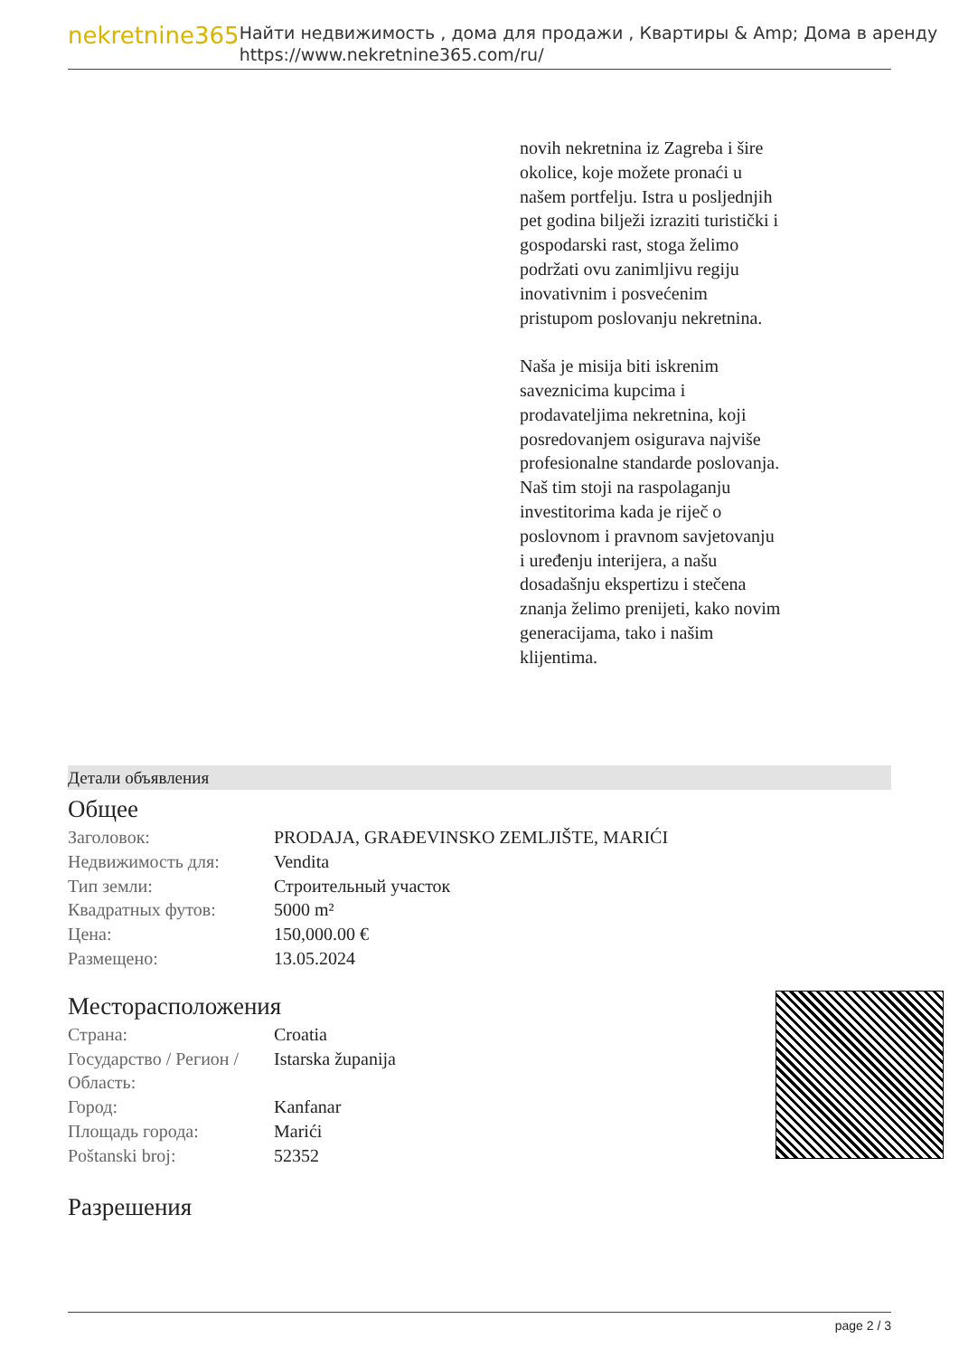nekretnine365
Найти недвижимость , дома для продажи , Квартиры & Amp; Дома в аренду
https://www.nekretnine365.com/ru/
novih nekretnina iz Zagreba i šire okolice, koje možete pronaći u našem portfelju. Istra u posljednjih pet godina bilježi izraziti turistički i gospodarski rast, stoga želimo podržati ovu zanimljivu regiju inovativnim i posvećenim pristupom poslovanju nekretnina.
Naša je misija biti iskrenim saveznicima kupcima i prodavateljima nekretnina, koji posredovanjem osigurava najviše profesionalne standarde poslovanja.
Naš tim stoji na raspolaganju investitorima kada je riječ o poslovnom i pravnom savjetovanju i uređenju interijera, a našu dosadašnju ekspertizu i stečena znanja želimo prenijeti, kako novim generacijama, tako i našim klijentima.
Детали объявления
Общее
| Заголовок: | PRODAJA, GRAĐEVINSKO ZEMLJIŠTE, MARIĆI |
| Недвижимость для: | Vendita |
| Тип земли: | Строительный участок |
| Квадратных футов: | 5000 m² |
| Цена: | 150,000.00 € |
| Размещено: | 13.05.2024 |
Месторасположения
| Страна: | Croatia |
| Государство / Регион / Область: | Istarska županija |
| Город: | Kanfanar |
| Площадь города: | Marići |
| Poštanski broj: | 52352 |
Разрешения
page 2 / 3